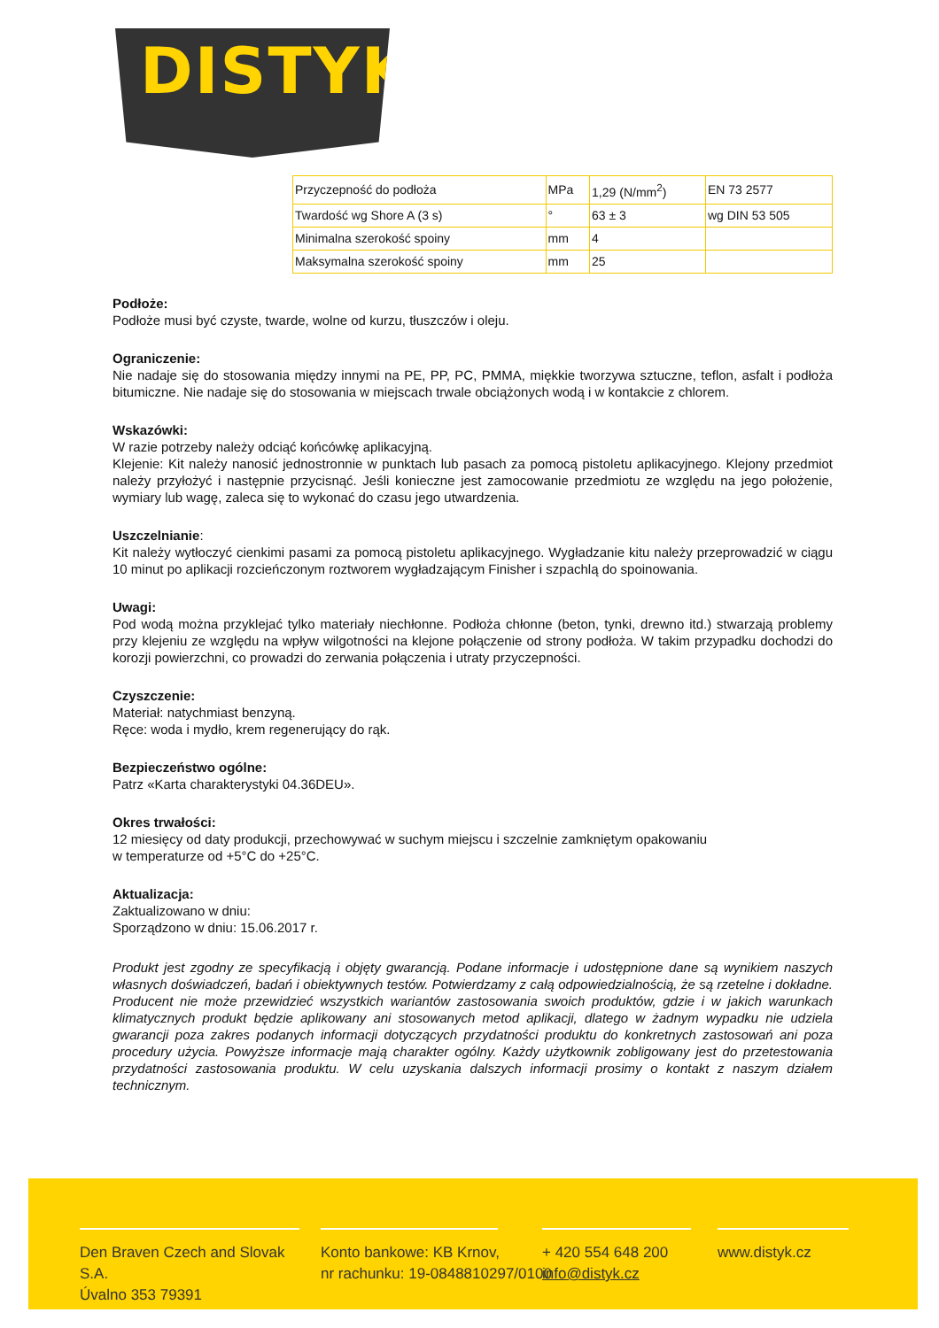DISTYK<sup>®</sup>
| Przyczepność do podłoża | MPa | 1,29 (N/mm<sup>2</sup>) | EN 73 2577 |
| Twardość wg Shore A (3 s) | ° | 63 ± 3 | wg DIN 53 505 |
| Minimalna szerokość spoiny | mm | 4 | |
| Maksymalna szerokość spoiny | mm | 25 | |
Podłoże:
Podłoże musi być czyste, twarde, wolne od kurzu, tłuszczów i oleju.
Ograniczenie:
Nie nadaje się do stosowania między innymi na PE, PP, PC, PMMA, miękkie tworzywa sztuczne, teflon, asfalt i podłoża bitumiczne. Nie nadaje się do stosowania w miejscach trwale obciążonych wodą i w kontakcie z chlorem.
Wskazówki:
W razie potrzeby należy odciąć końcówkę aplikacyjną.
Klejenie: Kit należy nanosić jednostronnie w punktach lub pasach za pomocą pistoletu aplikacyjnego. Klejony przedmiot należy przyłożyć i następnie przycisnąć. Jeśli konieczne jest zamocowanie przedmiotu ze względu na jego położenie, wymiary lub wagę, zaleca się to wykonać do czasu jego utwardzenia.
Uszczelnianie:
Kit należy wytłoczyć cienkimi pasami za pomocą pistoletu aplikacyjnego. Wygładzanie kitu należy przeprowadzić w ciągu 10 minut po aplikacji rozcieńczonym roztworem wygładzającym Finisher i szpachlą do spoinowania.
Uwagi:
Pod wodą można przyklejać tylko materiały niechłonne. Podłoża chłonne (beton, tynki, drewno itd.) stwarzają problemy przy klejeniu ze względu na wpływ wilgotności na klejone połączenie od strony podłoża. W takim przypadku dochodzi do korozji powierzchni, co prowadzi do zerwania połączenia i utraty przyczepności.
Czyszczenie:
Materiał: natychmiast benzyną.
Ręce: woda i mydło, krem regenerujący do rąk.
Bezpieczeństwo ogólne:
Patrz «Karta charakterystyki 04.36DEU».
Okres trwałości:
12 miesięcy od daty produkcji, przechowywać w suchym miejscu i szczelnie zamkniętym opakowaniu
w temperaturze od +5°C do +25°C.
Aktualizacja:
Zaktualizowano w dniu:
Sporządzono w dniu: 15.06.2017 r.
Produkt jest zgodny ze specyfikacją i objęty gwarancją. Podane informacje i udostępnione dane są wynikiem naszych własnych doświadczeń, badań i obiektywnych testów. Potwierdzamy z całą odpowiedzialnością, że są rzetelne i dokładne. Producent nie może przewidzieć wszystkich wariantów zastosowania swoich produktów, gdzie i w jakich warunkach klimatycznych produkt będzie aplikowany ani stosowanych metod aplikacji, dlatego w żadnym wypadku nie udziela gwarancji poza zakres podanych informacji dotyczących przydatności produktu do konkretnych zastosowań ani poza procedury użycia. Powyższe informacje mają charakter ogólny. Każdy użytkownik zobligowany jest do przetestowania przydatności zastosowania produktu. W celu uzyskania dalszych informacji prosimy o kontakt z naszym działem technicznym.
Den Braven Czech and Slovak S.A.
Úvalno 353 79391
Konto bankowe: KB Krnov,
nr rachunku: 19-0848810297/0100
+ 420 554 648 200
info@distyk.cz
www.distyk.cz